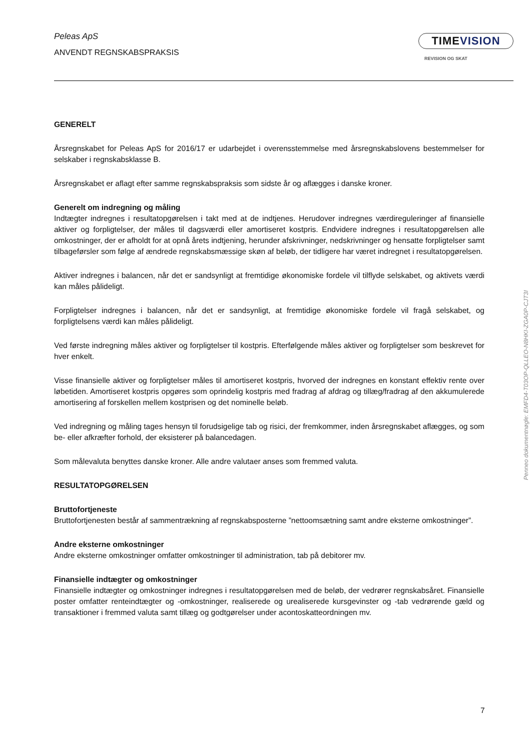Peleas ApS
ANVENDT REGNSKABSPRAKSIS
TIMEVISION
REVISION OG SKAT
GENERELT
Årsregnskabet for Peleas ApS for 2016/17 er udarbejdet i overensstemmelse med årsregnskabslovens bestemmelser for selskaber i regnskabsklasse B.
Årsregnskabet er aflagt efter samme regnskabspraksis som sidste år og aflægges i danske kroner.
Generelt om indregning og måling
Indtægter indregnes i resultatopgørelsen i takt med at de indtjenes. Herudover indregnes værdireguleringer af finansielle aktiver og forpligtelser, der måles til dagsværdi eller amortiseret kostpris. Endvidere indregnes i resultatopgørelsen alle omkostninger, der er afholdt for at opnå årets indtjening, herunder afskrivninger, nedskrivninger og hensatte forpligtelser samt tilbageførsler som følge af ændrede regnskabsmæssige skøn af beløb, der tidligere har været indregnet i resultatopgørelsen.
Aktiver indregnes i balancen, når det er sandsynligt at fremtidige økonomiske fordele vil tilflyde selskabet, og aktivets værdi kan måles pålideligt.
Forpligtelser indregnes i balancen, når det er sandsynligt, at fremtidige økonomiske fordele vil fragå selskabet, og forpligtelsens værdi kan måles pålideligt.
Ved første indregning måles aktiver og forpligtelser til kostpris. Efterfølgende måles aktiver og forpligtelser som beskrevet for hver enkelt.
Visse finansielle aktiver og forpligtelser måles til amortiseret kostpris, hvorved der indregnes en konstant effektiv rente over løbetiden. Amortiseret kostpris opgøres som oprindelig kostpris med fradrag af afdrag og tillæg/fradrag af den akkumulerede amortisering af forskellen mellem kostprisen og det nominelle beløb.
Ved indregning og måling tages hensyn til forudsigelige tab og risici, der fremkommer, inden årsregnskabet aflægges, og som be- eller afkræfter forhold, der eksisterer på balancedagen.
Som målevaluta benyttes danske kroner. Alle andre valutaer anses som fremmed valuta.
RESULTATOPGØRELSEN
Bruttofortjeneste
Bruttofortjenesten består af sammentrækning af regnskabsposterne ”nettoomsætning samt andre eksterne omkostninger”.
Andre eksterne omkostninger
Andre eksterne omkostninger omfatter omkostninger til administration, tab på debitorer mv.
Finansielle indtægter og omkostninger
Finansielle indtægter og omkostninger indregnes i resultatopgørelsen med de beløb, der vedrører regnskabsåret. Finansielle poster omfatter renteindtægter og -omkostninger, realiserede og urealiserede kursgevinster og -tab vedrørende gæld og transaktioner i fremmed valuta samt tillæg og godtgørelser under acontoskatteordningen mv.
Penneo dokumentnøgle: EMFD4-T03OP-QLLEO-N8HKI-ZGA0P-CJT3I
7